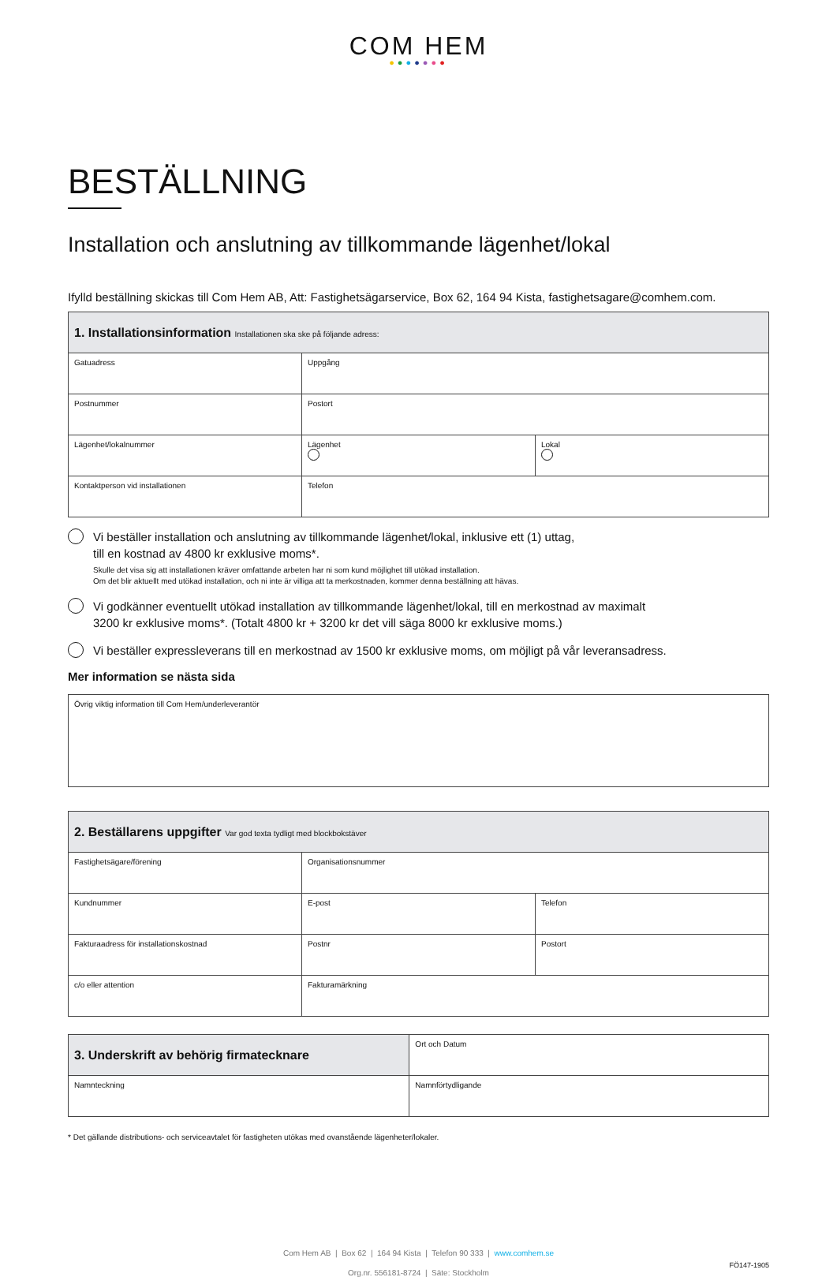COM HEM
●●●●●●●
BESTÄLLNING
Installation och anslutning av tillkommande lägenhet/lokal
Ifylld beställning skickas till Com Hem AB, Att: Fastighetsägarservice, Box 62, 164 94 Kista, fastighetsagare@comhem.com.
| 1. Installationsinformation Installationen ska ske på följande adress: | | |
| --- | --- | --- |
| Gatuadress | Uppgång | |
| Postnummer | Postort | |
| Lägenhet/lokalnummer | Lägenhet | Lokal |
| Kontaktperson vid installationen | Telefon | |
Vi beställer installation och anslutning av tillkommande lägenhet/lokal, inklusive ett (1) uttag,
till en kostnad av 4800 kr exklusive moms*.
Skulle det visa sig att installationen kräver omfattande arbeten har ni som kund möjlighet till utökad installation.
Om det blir aktuellt med utökad installation, och ni inte är villiga att ta merkostnaden, kommer denna beställning att hävas.
Vi godkänner eventuellt utökad installation av tillkommande lägenhet/lokal, till en merkostnad av maximalt
3200 kr exklusive moms*. (Totalt 4800 kr + 3200 kr det vill säga 8000 kr exklusive moms.)
Vi beställer expressleverans till en merkostnad av 1500 kr exklusive moms, om möjligt på vår leveransadress.
Mer information se nästa sida
| Övrig viktig information till Com Hem/underleverantör |
| 2. Beställarens uppgifter Var god texta tydligt med blockbokstäver | | |
| --- | --- | --- |
| Fastighetsägare/förening | Organisationsnummer | |
| Kundnummer | E-post | Telefon |
| Fakturaadress för installationskostnad | Postnr | Postort |
| c/o eller attention | Fakturamärkning | |
| 3. Underskrift av behörig firmatecknare | Ort och Datum |
| Namnteckning | Namnförtydligande |
* Det gällande distributions- och serviceavtalet för fastigheten utökas med ovanstående lägenheter/lokaler.
Com Hem AB | Box 62 | 164 94 Kista | Telefon 90 333 | www.comhem.se
Org.nr. 556181-8724 | Säte: Stockholm
FÖ147-1905